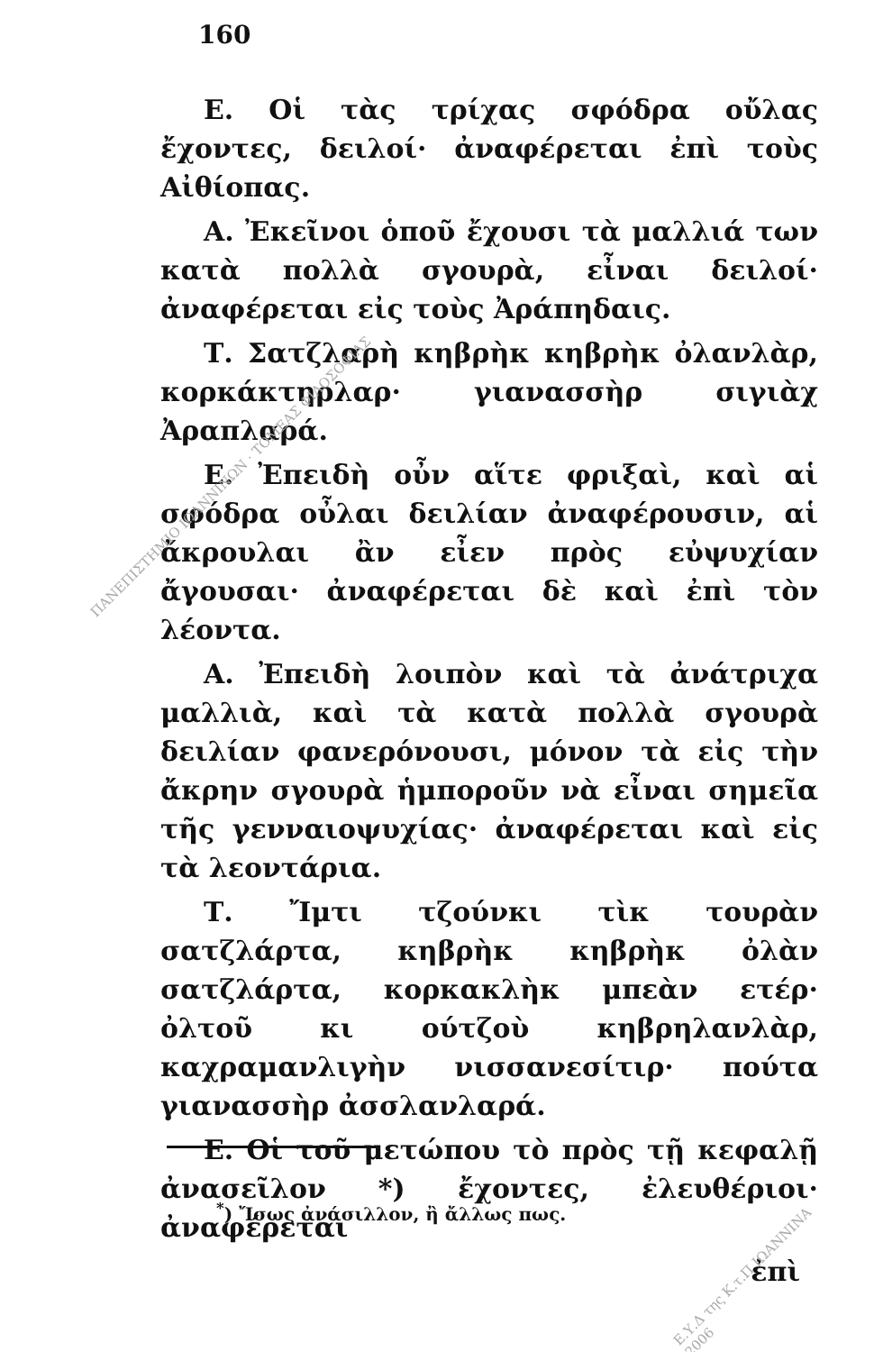160
Ε. Οἱ τὰς τρίχας σφόδρα οὔλας ἔχοντες, δειλοί· ἀναφέρεται ἐπὶ τοὺς Αἰθίοπας.
Α. Ἐκεῖνοι ὁποῦ ἔχουσι τὰ μαλλιά των κατὰ πολλὰ σγουρὰ, εἶναι δειλοί· ἀναφέρεται εἰς τοὺς Ἀράπηδαις.
Τ. Σατζλαρὴ κηβρὴκ κηβρὴκ ὀλανλὰρ, κορκάκτηρλαρ· γιανασσὴρ σιγιὰχ Ἀραπλαρά.
Ε. Ἐπειδὴ οὖν αἵτε φριξαὶ, καὶ αἱ σφόδρα οὖλαι δειλίαν ἀναφέρουσιν, αἱ ἄκρουλαι ἂν εἶεν πρὸς εὐψυχίαν ἄγουσαι· ἀναφέρεται δὲ καὶ ἐπὶ τὸν λέοντα.
Α. Ἐπειδὴ λοιπὸν καὶ τὰ ἀνάτριχα μαλλιὰ, καὶ τὰ κατὰ πολλὰ σγουρὰ δειλίαν φανερόνουσι, μόνον τὰ εἰς τὴν ἄκρην σγουρὰ ἡμποροῦν νὰ εἶναι σημεῖα τῆς γενναιοψυχίας· ἀναφέρεται καὶ εἰς τὰ λεοντάρια.
Τ. Ἴμτι τζούνκι τὶκ τουρὰν σατζλάρτα, κηβρὴκ κηβρὴκ ὀλὰν σατζλάρτα, κορκακλὴκ μπεὰν ετέρ· ὀλτοῦ κι ούτζοὺ κηβρηλανλὰρ, καχραμανλιγὴν νισσανεσίτιρ· πούτα γιανασσὴρ ἀσσλανλαρά.
Ε. Οἱ τοῦ μετώπου τὸ πρὸς τῇ κεφαλῇ ἀνασεῖλον *) ἔχοντες, ἐλευθέριοι· ἀναφέρεται
ἐπὶ
<sup>*</sup>) Ἴσως ἀνάσιλλον, ἢ ἄλλως πως.
ΠΑΝΕΠΙΣΤΗΜΙΟ ΙΩΑΝΝΙΝΩΝ · ΤΟΜΕΑΣ ΦΙΛΟΣΟΦΙΑΣ
Ε.Υ.Δ της Κ.τ.Π ΙΩΑΝΝΙΝΑ 2006